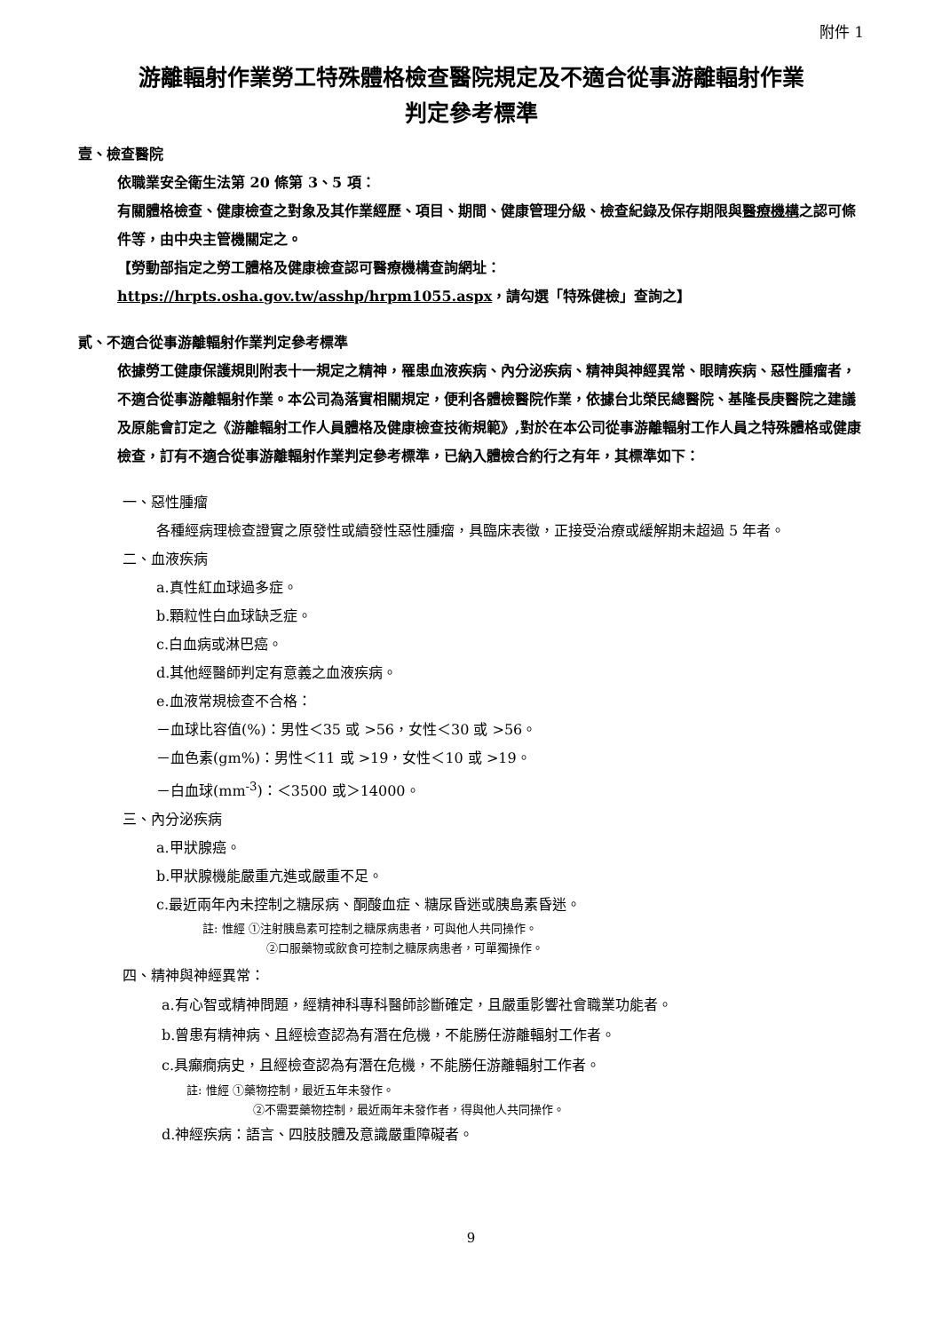附件 1
游離輻射作業勞工特殊體格檢查醫院規定及不適合從事游離輻射作業
判定參考標準
壹、檢查醫院
依職業安全衛生法第 20 條第 3、5 項：
有關體格檢查、健康檢查之對象及其作業經歷、項目、期間、健康管理分級、檢查紀錄及保存期限與醫療機構之認可條件等，由中央主管機關定之。
【勞動部指定之勞工體格及健康檢查認可醫療機構查詢網址：
https://hrpts.osha.gov.tw/asshp/hrpm1055.aspx，請勾選「特殊健檢」查詢之】
貳、不適合從事游離輻射作業判定參考標準
依據勞工健康保護規則附表十一規定之精神，罹患血液疾病、內分泌疾病、精神與神經異常、眼睛疾病、惡性腫瘤者，不適合從事游離輻射作業。本公司為落實相關規定，便利各體檢醫院作業，依據台北榮民總醫院、基隆長庚醫院之建議及原能會訂定之《游離輻射工作人員體格及健康檢查技術規範》,對於在本公司從事游離輻射工作人員之特殊體格或健康檢查，訂有不適合從事游離輻射作業判定參考標準，已納入體檢合約行之有年，其標準如下：
一、惡性腫瘤
各種經病理檢查證實之原發性或續發性惡性腫瘤，具臨床表徵，正接受治療或緩解期未超過 5 年者。
二、血液疾病
a.真性紅血球過多症。
b.顆粒性白血球缺乏症。
c.白血病或淋巴癌。
d.其他經醫師判定有意義之血液疾病。
e.血液常規檢查不合格：
－血球比容值(%)：男性＜35 或 >56，女性＜30 或 >56。
－血色素(gm%)：男性＜11 或 >19，女性＜10 或 >19。
－白血球(mm<sup>-3</sup>)：＜3500 或＞14000。
三、內分泌疾病
a.甲狀腺癌。
b.甲狀腺機能嚴重亢進或嚴重不足。
c.最近兩年內未控制之糖尿病、酮酸血症、糖尿昏迷或胰島素昏迷。
註: 惟經 ①注射胰島素可控制之糖尿病患者，可與他人共同操作。
②口服藥物或飲食可控制之糖尿病患者，可單獨操作。
四、精神與神經異常：
a.有心智或精神問題，經精神科專科醫師診斷確定，且嚴重影響社會職業功能者。
b.曾患有精神病、且經檢查認為有潛在危機，不能勝任游離輻射工作者。
c.具癲癇病史，且經檢查認為有潛在危機，不能勝任游離輻射工作者。
註: 惟經 ①藥物控制，最近五年未發作。
②不需要藥物控制，最近兩年未發作者，得與他人共同操作。
d.神經疾病：語言、四肢肢體及意識嚴重障礙者。
9